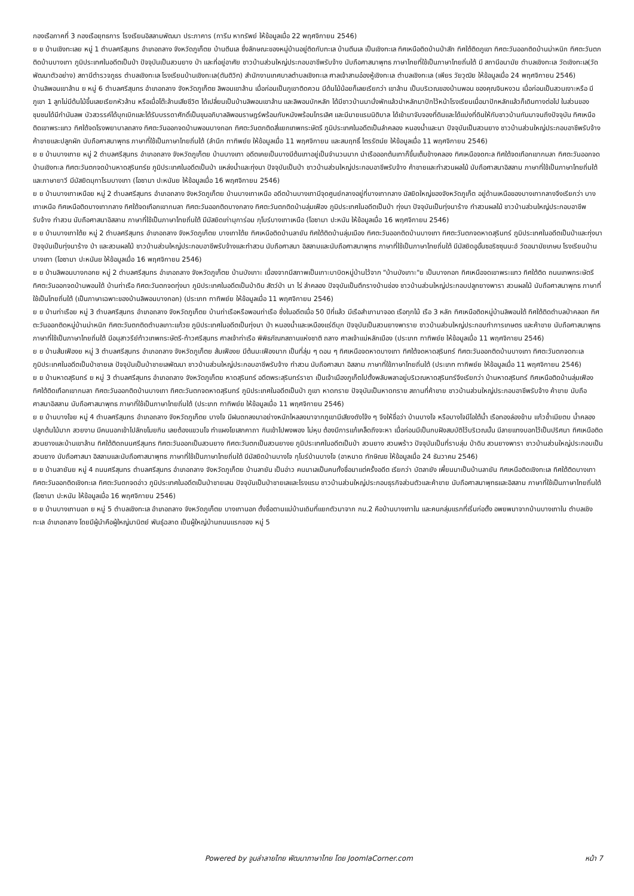กองเรือภาคที่ 3 กองเรือยุทธการ โรงเรียนอิสลามพัฒนา ประภาคาร (การีม หาทรัพย์ ให้ข้อมูลเมื่อ 22 พฤศจิกายน 2546)
ย ย บ้านเชิงทะเลย หมู่ 1 ตำบลศรีสุนทร อำเภอถลาง จังหวัดภูเก็ตย บ้านตีนเล ซึ่งลักษณะของหมู่บ้านอยู่ติดกับทะเล บ้านตีนเล เป็นเชิงทะเล ทิศเหนือติดบ้านป่าสัก ทิศใต้ติดภูเขา ทิศตะวันออกติดบ้านม่าหนิก ทิศตะวันตกติดบ้านบางเทา ภูมิประเทศในอดีตเป็นป่า ปัจจุบันเป็นสวนยาง ป่า และที่อยู่อาศัย ชาวบ้านส่วนใหญ่ประกอบอาชีพรับจ้าง นับถือศาสนาพุทธ ภาษาไทยที่ใช้เป็นภาษาไทยถิ่นใต้ มี สถานีอนามัย ตำบลเชิงทะเล วัดเชิงทะเล(วัดพัฒนาตัวอย่าง) สถานีตำรวจภูธร ตำบลเชิงทะเล โรงเรียนบ้านเชิงทะเล(ตันติวิท) สำนักงานเทศบาลตำบลเชิงทะเล ศาลเจ้าสามอ๋องหู้เชิงทะเล ตำบลเชิงทะเล (เพียร วัยวุฒิย ให้ข้อมูลเมื่อ 24 พฤศจิกายน 2546)
บ้านลิพอนเขาล้าน ย หมู่ 6 ตำบลศรีสุนทร อำเภอถลาง จังหวัดภูเก็ตย ลิพอนเขาล้าน เมื่อก่อนเป็นภูเขาติดควน มีต้นไม้น้อยก็เลยเรียกว่า เขาล้าน เป็นบริเวณของบ้านพอน ของคุณจินหงวน เมื่อก่อนเป็นสวนเงาะหรือ มีภูเขา 1 ลูกไม่มีต้นไม้ขึ้นเลยเรียกหัวล้าน หรือเมื่อโต๊ะล้านเสียชีวิต ได้เปลี่ยนเป็นบ้านลิพอนเขาล้าน และลิพอนบักหลัก ได้มีชาวบ้านมานั่งพักแล้วนำหลักมาปักไว้หน้าโรงเรียนเมื่อมาปักหลักแล้วก็เดินทางต่อไป ในส่วนของชุมชนได้มีกำนันลพ บัวสวรรค์ได้บุกเบิกและได้รับบรรดาศักดิ์เป็นขุนอภิบาลลิพอนราษฎร์พร้อมกับหนังพร้อมไกรเลิศ และมีนายแรมนิติบาล ได้เข้ามาจับจองที่ดินและได้แบ่งที่ดินให้กับชาวบ้านกันมาจนถึงปัจจุบัน ทิศเหนือติดเขาพระแทว ทิศใต้จดโรงพยาบาลถลาง ทิศตะวันออกจดบ้านพอนบางกอก ทิศตะวันตกติดสี่แยกเทพกระษัตรี ภูมิประเทศในอดีตเป็นลำคลอง หนองน้ำและนา ปัจจุบันเป็นสวนยาง ชาวบ้านส่วนใหญ่ประกอบอาชีพรับจ้าง ค้าขายและปลูกผัก นับถือศาสนาพุทธ ภาษาที่ใช้เป็นภาษาไทยถิ่นใต้ (ลำนึก ทาทิพย์ย ให้ข้อมูลเมื่อ 11 พฤศจิกายน และสมฤทธิ์ ไตรรัตน์ย ให้ข้อมูลเมื่อ 11 พฤศจิกายน 2546)
ย ย บ้านบางเทาย หมู่ 2 ตำบลศรีสุนทร อำเภอถลาง จังหวัดภูเก็ตย บ้านบางเทา อดีตเคยเป็นบางมีต้นเทาอยู่เป็นจำนวนมาก นำเรือออกต้นเทาก็ขึ้นเต็มข้างคลอง ทิศเหนือจดทะล ทิศใต้จดเทือกเขากมลา ทิศตะวันออกจดบ้านเชิงทะล ทิศตะวันตกจดบ้านหาดสุรินทร์ย ภูมิประเทศในอดีตเป็นป่า แหล่งน้ำและทุ่งนา ปัจจุบันเป็นป่า ชาวบ้านส่วนใหญ่ประกอบอาชีพรับจ้าง ค้าขายและทำสวนผลไม้ นับถือศาสนาอิสลาม ภาษาที่ใช้เป็นภาษาไทยถิ่นใต้และภาษายาวี มีมัสยิดมุกาโรมบางเทา (โอซามา ปะหนันย ให้ข้อมูลเมื่อ 16 พฤศจิกายน 2546)
ย ย บ้านบางเทาเหนือย หมู่ 2 ตำบลศรีสุนทร อำเภอถลาง จังหวัดภูเก็ตย บ้านบางเทาเหนือ อดีตบ้านบางเทามีจุดศูนย์กลางอยู่ที่บางเทากลาง มัสยิดใหญ่ของจังหวัดภูเก็ต อยู่ด้านเหนือของบางเทากลางจึงเรียกว่า บางเทาเหนือ ทิศเหนือติดบางเทากลาง ทิศใต้จดเทือกเขากมลา ทิศตะวันออกติดบางกลาง ทิศตะวันตกติดบ้านลุ่มเฟือง ภูมิประเทศในอดีตเป็นป่า ทุ่งนา ปัจจุบันเป็นทุ่งนาร้าง ทำสวนผลไม้ ชาวบ้านส่วนใหญ่ประกอบอาชีพรับจ้าง ทำสวน นับถือศาสนาอิสลาม ภาษาที่ใช้เป็นภาษาไทยถิ่นใต้ มีมัสยิดเก่ามุการ่อม กุโบร์บางเทาเหนือ (โอซามา ปะหนัน ให้ข้อมูลเมื่อ 16 พฤศจิกายน 2546)
ย ย บ้านบางเทาใต้ย หมู่ 2 ตำบลศรีสุนทร อำเภอถลาง จังหวัดภูเก็ตย บางเทาใต้ย ทิศเหนือติดบ้านลายัน ทิศใต้ติดบ้านลุ่มเมือง ทิศตะวันออกติดบ้านบางเทา ทิศตะวันตกจดหาดสุรินทร์ ภูมิประเทศในอดีตเป็นป่าและทุ่งนา ปัจจุบันเป็นทุ่งนาร้าง ป่า และสวนผลไม้ ชาวบ้านส่วนใหญ่ประกอบอาชีพรับจ้างและทำสวน นับถือศาสนา อิสลามและนับถือศาสนาพุทธ ภาษาที่ใช้เป็นภาษาไทยถิ่นใต้ มีมัสยิดอูอั้นซอริซซุนนะฮ์ วัดอนามัยเกษม โรงเรียนบ้านบางเทา (โอซามา ปะหนันย ให้ข้อมูลเมื่อ 16 พฤศจิกายน 2546)
ย ย บ้านลิพอนบางกอกย หมู่ 2 ตำบลศรีสุนทร อำเภอถลาง จังหวัดภูเก็ตย บ้านบังเกาะ เนื่องจากมีสภาพเป็นเกาะบาบิดหมู่บ้านไว้จาก "บ้านบังเกาะ"ย เป็นบางกอก ทิศเหนือจดเขาพระแทว ทิศใต้ติด ถนนเทพกระษัตรี ทิศตะวันออกจดบ้านพอนใต้ บ้านท่าเรือ ทิศตะวันตกจดทุ่งนา ภูมิประเทศในอดีตเป็นป่าดิบ สัตว์ป่า นา ไร่ ลำคลอง ปัจจุบันเป็นตึกรางบ้านช่อง ชาวบ้านส่วนใหญ่ประกอบปลูกยางพารา สวนผลไม้ นับถือศาสนาพุทธ ภาษาที่ใช้เป็นไทยถิ่นใต้ (เป็นภาษาเฉพาะของบ้านลิพอนบางกอก) (ประเภท ทาทิพย์ย ให้ข้อมูลเมื่อ 11 พฤศจิกายน 2546)
ย ย บ้านท่าเรือย หมู่ 3 ตำบลศรีสุนทร อำเภอถลาง จังหวัดภูเก็ตย บ้านท่าเรือหรือพอนท่าเรือ ซึ่งในอดีตเมื่อ 50 ปีที่แล้ว มีเรือสำเภามาจอด เรือทุกไม้ เรือ 3 หลัก ทิศเหนือติดหมู่บ้านลิพอนใต้ ทิศใต้ติดตำบลป่าคลอก ทิศตะวันออกติดหมู่บ้านม่าหนิก ทิศตะวันตกติดตำบลเกาะแก้วย ภูมิประเทศในอดีตเป็นทุ่งนา ป่า หนองน้ำและเหมืองแร่ดีบุก ปัจจุบันเป็นสวนยางพาราย ชาวบ้านส่วนใหญ่ประกอบทำการเกษตร และค้าขาย นับถือศาสนาพุทธ ภาษาที่ใช้เป็นภาษาไทยถิ่นใต้ มีอนุสาวรีย์ท้าวเทพกระษัตรี-ท้าวศรีสุนทร ศาลเจ้าท่าเรือ พิพิธภัณฑสถานแห่งชาติ ถลาง ศาลเจ้าแม่หลักเมือง (ประเภท ทาทิพย์ย ให้ข้อมูลเมื่อ 11 พฤศจิกายน 2546)
ย ย บ้านส้มเฟืองย หมู่ 3 ตำบลศรีสุนทร อำเภอถลาง จังหวัดภูเก็ตย ส้มเฟืองย มีต้นมะเฟืองมาก เป็นที่ลุ่ม ๆ ดอน ๆ ทิศเหนือจดหาดบางเทา ทิศใต้จดหาดสุรินทร์ ทิศตะวันออกติดบ้านบางเทา ทิศตะวันตกจดทะเล ภูมิประเทศในอดีตเป็นป่าชายเล ปัจจุบันเป็นป่าชายเลพัฒนา ชาวบ้านส่วนใหญ่ประกอบอาชีพรับจ้าง ทำสวน นับถือศาสนา อิสลาม ภาษาที่ใช้ภาษาไทยถิ่นใต้ (ประเภท ทาทิพย์ย ให้ข้อมูลเมื่อ 11 พฤศจิกายน 2546)
ย ย บ้านหาดสุรินทร์ ย หมู่ 3 ตำบลศรีสุนทร อำเภอถลาง จังหวัดภูเก็ตย หาดสุรินทร์ อดีตพระสุรินทร์ราชา เป็นเจ้าเมืองภูเก็ตไปตั้งพลับพลาอยู่บริเวณหาดสุรินทร์จึงเรียกว่า บ้านหาดสุรินทร์ ทิศเหนือติดบ้านลุ่มเฟือง ทิศใต้ติดเทือกเขากมลา ทิศตะวันออกติดบ้านบางเทา ทิศตะวันตกจดหาดสุรินทร์ ภูมิประเทศในอดีตเป็นป่า ภูเขา หาดทราย ปัจจุบันเป็นหาดทราย สถานที่ค้าขาย ชาวบ้านส่วนใหญ่ประกอบอาชีพรับจ้าง ค้าขาย นับถือศาสนาอิสลาม นับถือศาสนาพุทธ ภาษาที่ใช้เป็นภาษาไทยถิ่นใต้ (ประเภท ทาทิพย์ย ให้ข้อมูลเมื่อ 11 พฤศจิกายน 2546)
ย ย บ้านบางโจย หมู่ 4 ตำบลศรีสุนทร อำเภอถลาง จังหวัดภูเก็ตย บางโจ มีฝนตกลงมาอย่างหนักไหลลงมาจากภูเขามีเสียงดังโจ้ง ๆ จึงให้ชื่อว่า บ้านบางโจ หรือบางโจมีโอใต้น้ำ เรือทองล่องข้าม แก้วช้ำเมียตบ น้ำคลอง ปลูกต้นไม้มาก สวยงาม มีคนนอกเข้าไปลักขโมยกิน เลยต้องแขวนโจ ทำแผงโยเสกคาถา กินเข้าไปพงพอง ไม่หุบ ต้องมีการแก้เคล็ดถึงจะหา เมื่อก่อนมีเป็นกบฝังสมบัติไว้บริเวณนั้น มีลายแทงบอกไว้เป็นปริศนา ทิศเหนือติดสวนยางและบ้านเขาล้าน ทิศใต้ติดถนนศรีสุนทร ทิศตะวันออกเป็นสวนยาง ทิศตะวันตกเป็นสวนยางย ภูมิประเทศในอดีตเป็นป่า สวนยาง สวนพร้าว ปัจจุบันเป็นที่ราบลุ่ม ป่าดิบ สวนยางพารา ชาวบ้านส่วนใหญ่ประกอบเป็นสวนยาง นับถือศาสนา อิสลามและนับถือศาสนาพุทธ ภาษาที่ใช้เป็นภาษาไทยถิ่นใต้ มีมัสยิดบ้านบางโจ กุโบร์บ้านบางโจ (อาหมาด ทักษิณย ให้ข้อมูลเมื่อ 24 ธันวาคม 2546)
ย ย บ้านลายันย หมู่ 4 ถนนศรีสุนทร ตำบลศรีสุนทร อำเภอถลาง จังหวัดภูเก็ตย บ้านลายัน เป็นอ่าว คนมาเลเป็นคนทั้งชื่อมาแต่ครั้งอดีต เรียกว่า บัตลายัง เพี้ยนมาเป็นบ้านลายัน ทิศเหนือติดเชิงทะเล ทิศใต้ติดบางเทา ทิศตะวันออกติดเชิงทะเล ทิศตะวันตกจดอ่าว ภูมิประเทศในอดีตเป็นป่าชายเลน ปัจจุบันเป็นป่าชายเลและโรงแรม ชาวบ้านส่วนใหญ่ประกอบธุรกิจส่วนตัวและค้าขาย นับถือศาสนาพุทธและอิสลาม ภาษาที่ใช้เป็นภาษาไทยถิ่นใต้ (โอซามา ปะหนัน ให้ข้อมูลเมื่อ 16 พฤศจิกายน 2546)
ย ย บ้านบางเทานอก ย หมู่ 5 ตำบลเชิงทะเล อำเภอถลาง จังหวัดภูเก็ตย บางเทานอก ตั้งชื่อตามแม่บ้านเดิมที่แยกตัวมาจาก กม.2 คือบ้านบางเทาใน และคนกลุ่มแรกที่เริ่มก่อตั้ง อพยพมาจากบ้านบางเทาใน ตำบลเชิงทะเล อำเภอถลาง โดยมีผู้นำคือผู้ใหญ่มานิตย์ พันธุ์ฉลาด เป็นผู้ใหญ่บ้านถนนแรกของ หมู่ 5
Powered by จูมล่าลายไทย พัฒนาภาษาไทย โดย JoomlaCorner.com หน้า 7